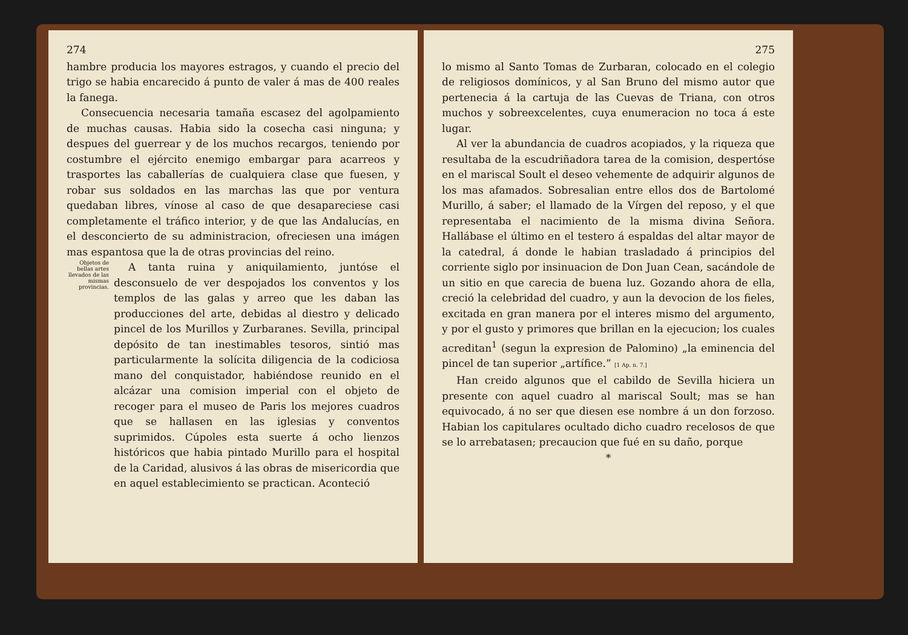274
hambre producia los mayores estragos, y cuando el precio del trigo se habia encarecido á punto de valer á mas de 400 reales la fanega.
Consecuencia necesaria tamaña escasez del agolpamiento de muchas causas. Habia sido la cosecha casi ninguna; y despues del guerrear y de los muchos recargos, teniendo por costumbre el ejército enemigo embargar para acarreos y trasportes las caballerías de cualquiera clase que fuesen, y robar sus soldados en las marchas las que por ventura quedaban libres, vínose al caso de que desapareciese casi completamente el tráfico interior, y de que las Andalucías, en el desconcierto de su administracion, ofreciesen una imágen mas espantosa que la de otras provincias del reino.
Objetos de bellas artes llevados de las mismas provincias.
A tanta ruina y aniquilamiento, juntóse el desconsuelo de ver despojados los conventos y los templos de las galas y arreo que les daban las producciones del arte, debidas al diestro y delicado pincel de los Murillos y Zurbaranes. Sevilla, principal depósito de tan inestimables tesoros, sintió mas particularmente la solícita diligencia de la codiciosa mano del conquistador, habiéndose reunido en el alcázar una comision imperial con el objeto de recoger para el museo de Paris los mejores cuadros que se hallasen en las iglesias y conventos suprimidos. Cúpoles esta suerte á ocho lienzos históricos que habia pintado Murillo para el hospital de la Caridad, alusivos á las obras de misericordia que en aquel establecimiento se practican. Aconteció
275
lo mismo al Santo Tomas de Zurbaran, colocado en el colegio de religiosos domínicos, y al San Bruno del mismo autor que pertenecia á la cartuja de las Cuevas de Triana, con otros muchos y sobreexcelentes, cuya enumeracion no toca á este lugar.
Al ver la abundancia de cuadros acopiados, y la riqueza que resultaba de la escudriñadora tarea de la comision, despertóse en el mariscal Soult el deseo vehemente de adquirir algunos de los mas afamados. Sobresalian entre ellos dos de Bartolomé Murillo, á saber; el llamado de la Vírgen del reposo, y el que representaba el nacimiento de la misma divina Señora. Hallábase el último en el testero á espaldas del altar mayor de la catedral, á donde le habian trasladado á principios del corriente siglo por insinuacion de Don Juan Cean, sacándole de un sitio en que carecia de buena luz. Gozando ahora de ella, creció la celebridad del cuadro, y aun la devocion de los fieles, excitada en gran manera por el interes mismo del argumento, y por el gusto y primores que brillan en la ejecucion; los cuales acreditan<sup>1</sup> (segun la expresion de Palomino) „la eminencia del pincel de tan superior „artífice.” [1 Ap. n. 7.]
Han creido algunos que el cabildo de Sevilla hiciera un presente con aquel cuadro al mariscal Soult; mas se han equivocado, á no ser que diesen ese nombre á un don forzoso. Habian los capitulares ocultado dicho cuadro recelosos de que se lo arrebatasen; precaucion que fué en su daño, porque
*